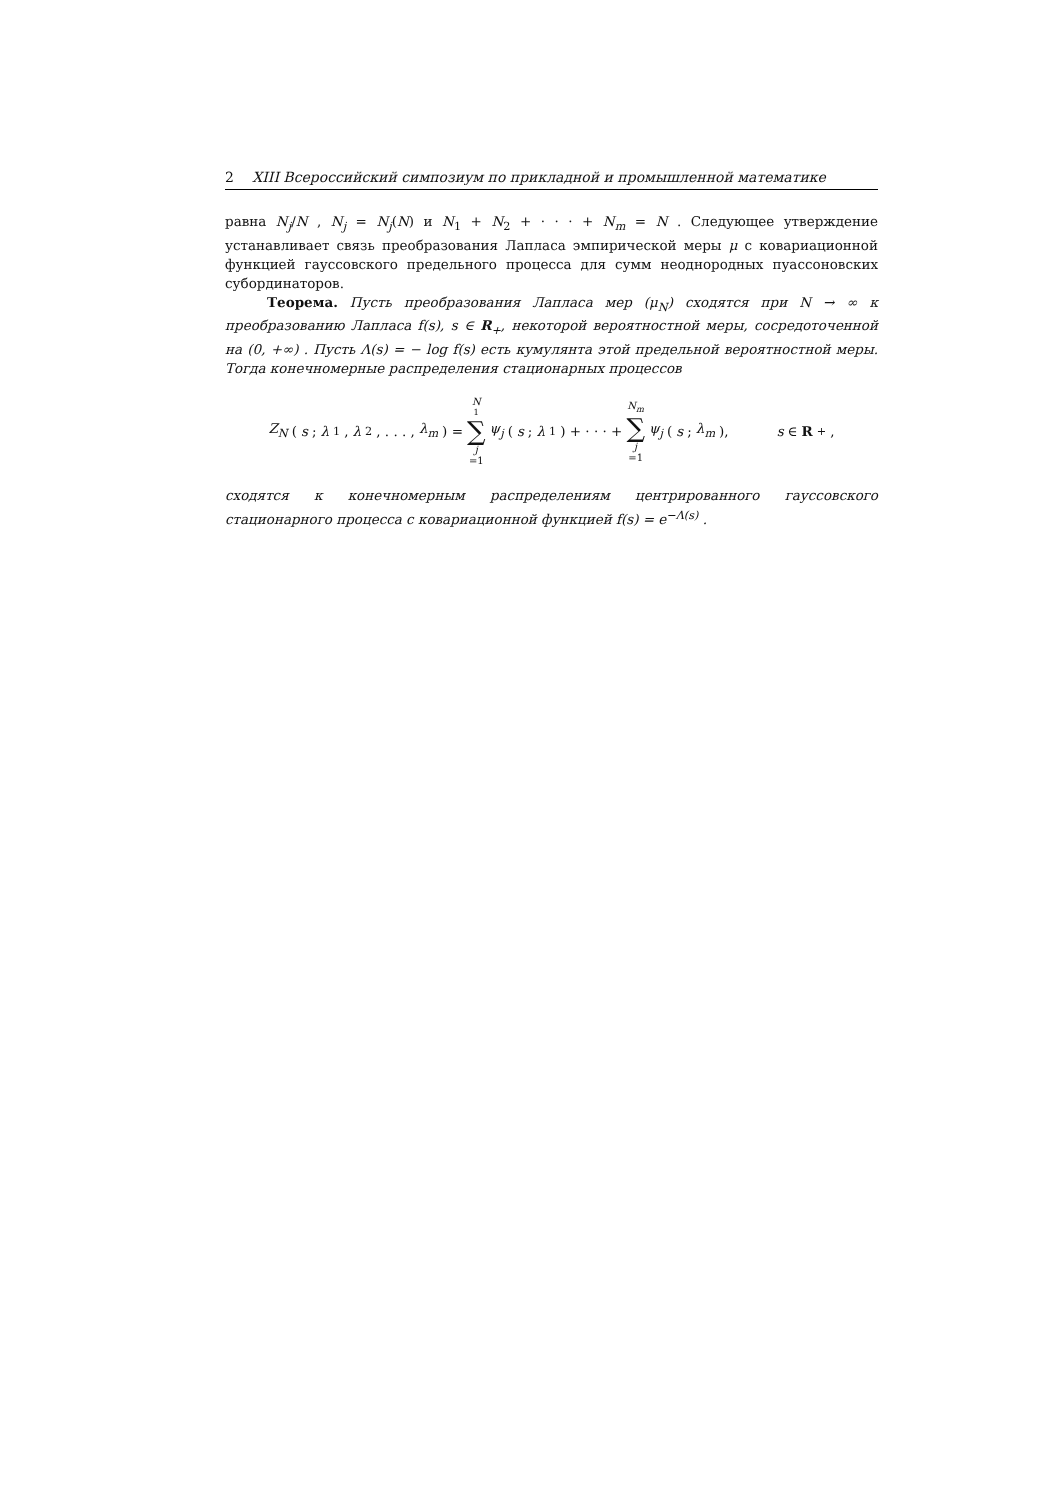2 XIII Всероссийский симпозиум по прикладной и промышленной математике
равна N<sub>j</sub>/N , N<sub>j</sub> = N<sub>j</sub>(N) и N<sub>1</sub> + N<sub>2</sub> + · · · + N<sub>m</sub> = N . Следующее утверждение устанавливает связь преобразования Лапласа эмпирической меры μ с ковариационной функцией гауссовского предельного процесса для сумм неоднородных пуассоновских субординаторов.
Теорема. Пусть преобразования Лапласа мер (μ<sub>N</sub>) сходятся при N → ∞ к преобразованию Лапласа f(s), s ∈ R<sub>+</sub>, некоторой вероятностной меры, сосредоточенной на (0, +∞) . Пусть Λ(s) = − log f(s) есть кумулянта этой предельной вероятностной меры. Тогда конечномерные распределения стационарных процессов
Z<sub>N</sub> (s; λ<sub>1</sub>, λ<sub>2</sub>, . . . , λ<sub>m</sub>) = N<sub>1</sub> ∑ j =1 ψ<sub>j</sub> (s; λ<sub>1</sub>) + · · · + N<sub>m</sub> ∑ j =1 ψ<sub>j</sub> (s; λ<sub>m</sub>), s ∈ R<sub>+</sub>,
сходятся к конечномерным распределениям центрированного гауссовского стационарного процесса с ковариационной функцией f(s) = e<sup>−Λ(s)</sup> .